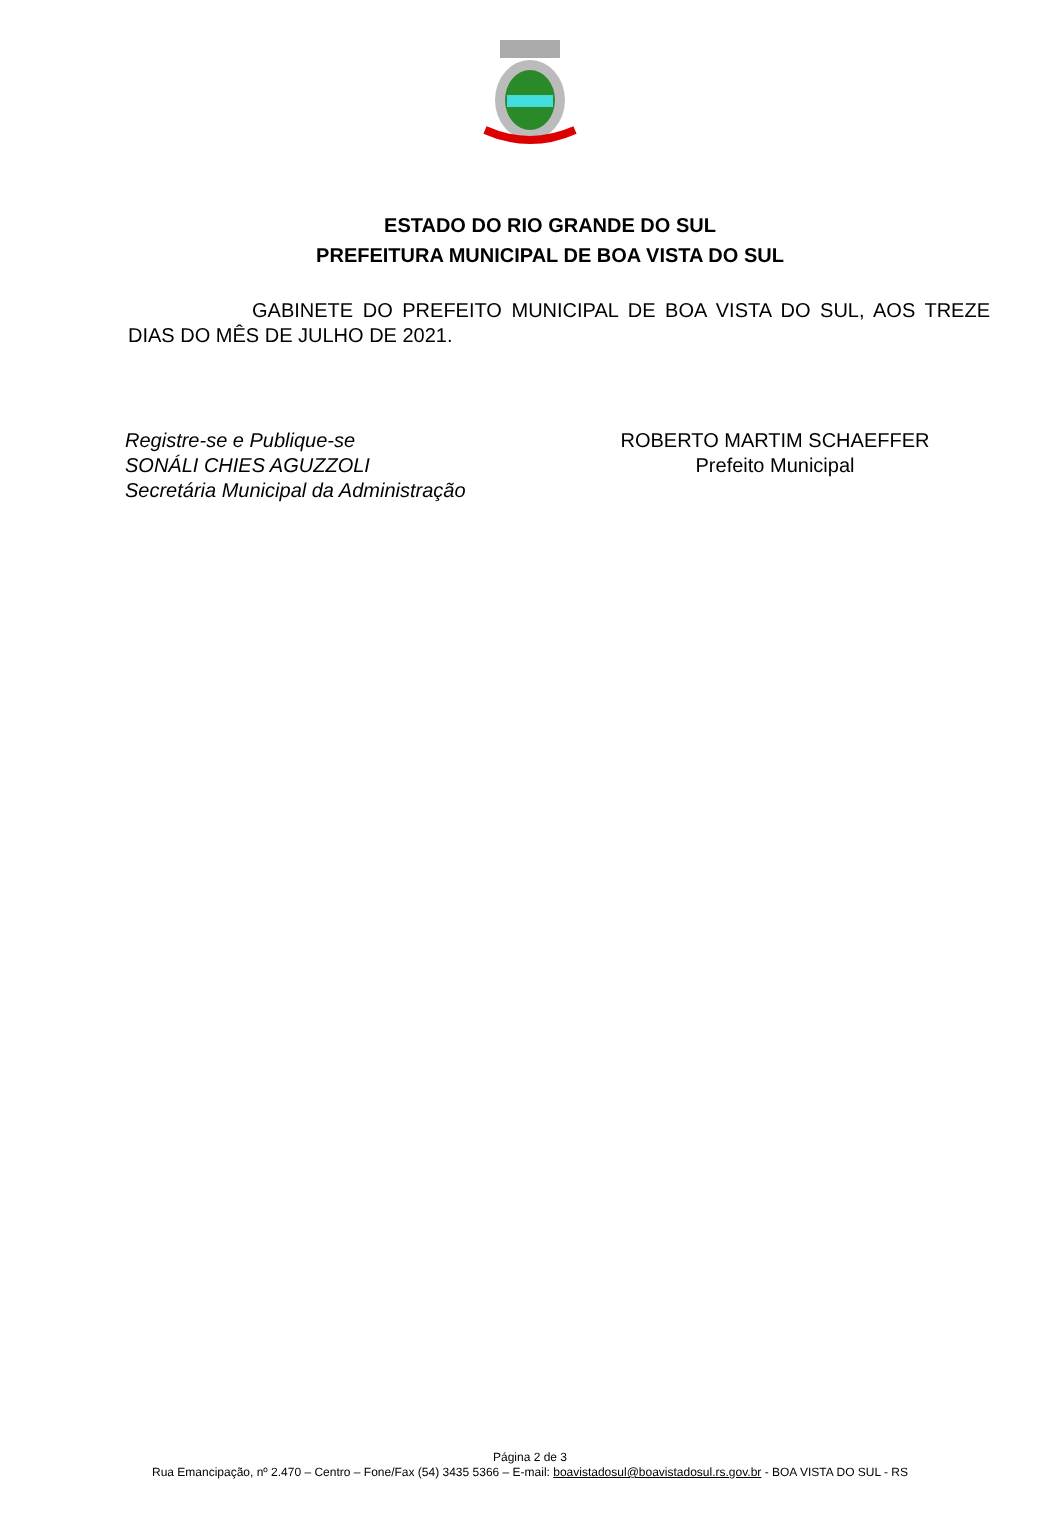ESTADO DO RIO GRANDE DO SUL
PREFEITURA MUNICIPAL DE BOA VISTA DO SUL
GABINETE DO PREFEITO MUNICIPAL DE BOA VISTA DO SUL, AOS TREZE DIAS DO MÊS DE JULHO DE 2021.
Registre-se e Publique-se
SONÁLI CHIES AGUZZOLI
Secretária Municipal da Administração
ROBERTO MARTIM SCHAEFFER
Prefeito Municipal
Página 2 de 3
Rua Emancipação, nº 2.470 – Centro – Fone/Fax (54) 3435 5366 – E-mail: boavistadosul@boavistadosul.rs.gov.br - BOA VISTA DO SUL - RS